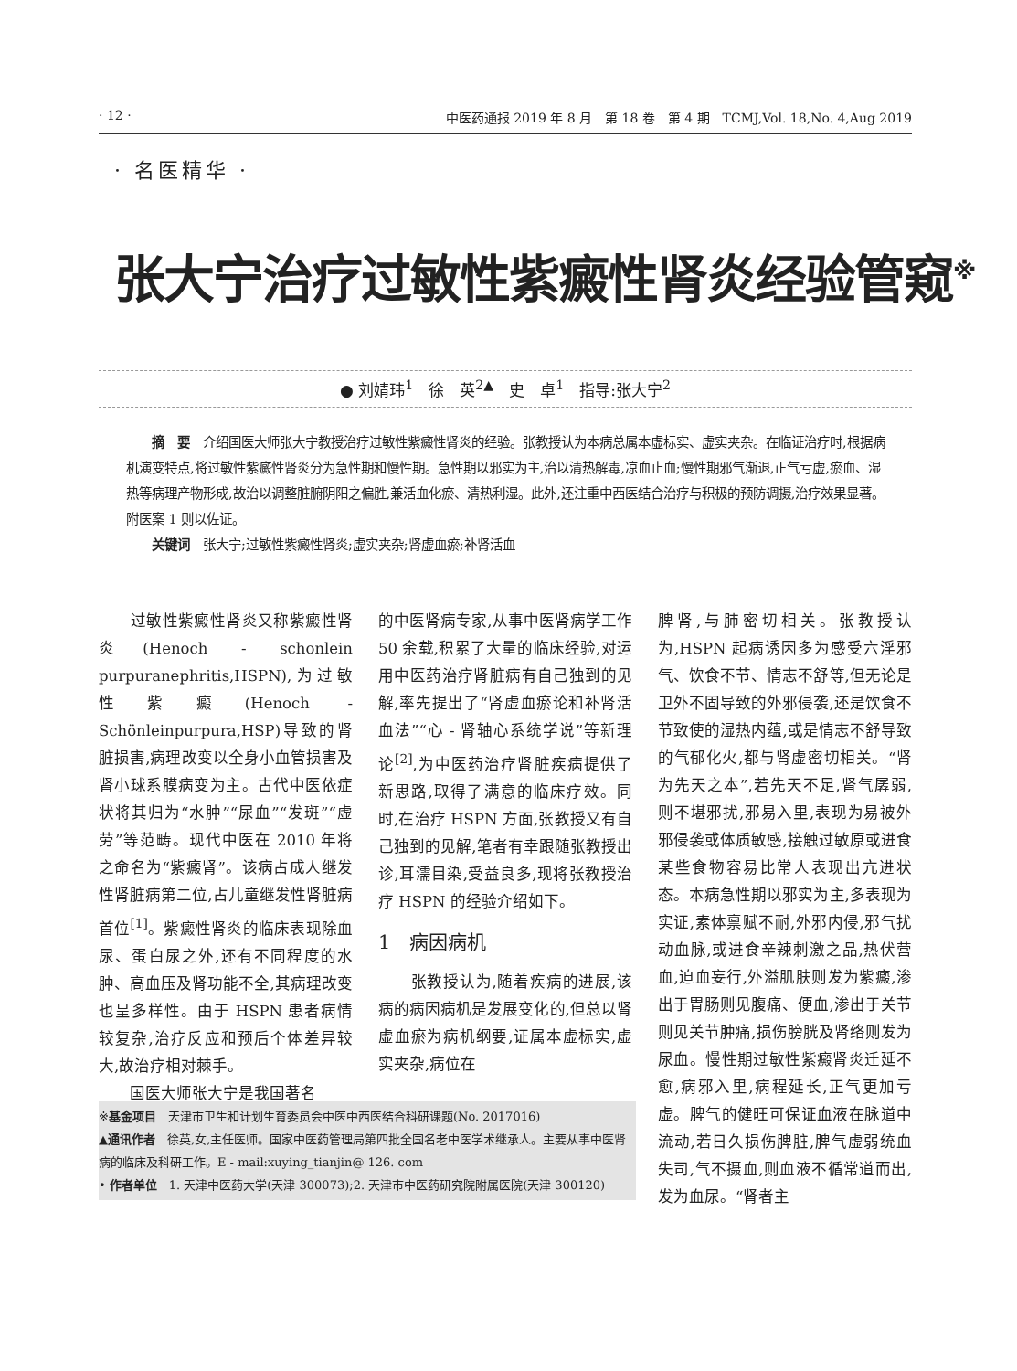· 12 · 中医药通报 2019 年 8 月　第 18 卷　第 4 期　TCMJ,Vol. 18,No. 4,Aug 2019
· 名医精华 ·
张大宁治疗过敏性紫癜性肾炎经验管窥<sup>※</sup>
● 刘婧玮<sup>1</sup>　徐　英<sup>2▲</sup>　史　卓<sup>1</sup>　指导:张大宁<sup>2</sup>
　　摘　要　介绍国医大师张大宁教授治疗过敏性紫癜性肾炎的经验。张教授认为本病总属本虚标实、虚实夹杂。在临证治疗时,根据病机演变特点,将过敏性紫癜性肾炎分为急性期和慢性期。急性期以邪实为主,治以清热解毒,凉血止血;慢性期邪气渐退,正气亏虚,瘀血、湿热等病理产物形成,故治以调整脏腑阴阳之偏胜,兼活血化瘀、清热利湿。此外,还注重中西医结合治疗与积极的预防调摄,治疗效果显著。附医案 1 则以佐证。
　　关键词　张大宁;过敏性紫癜性肾炎;虚实夹杂;肾虚血瘀;补肾活血
　　过敏性紫癜性肾炎又称紫癜性肾炎(Henoch - schonlein purpuranephritis,HSPN),为过敏性紫癜(Henoch - Schönleinpurpura,HSP)导致的肾脏损害,病理改变以全身小血管损害及肾小球系膜病变为主。古代中医依症状将其归为“水肿”“尿血”“发斑”“虚劳”等范畴。现代中医在 2010 年将之命名为“紫癜肾”。该病占成人继发性肾脏病第二位,占儿童继发性肾脏病首位<sup>[1]</sup>。紫癜性肾炎的临床表现除血尿、蛋白尿之外,还有不同程度的水肿、高血压及肾功能不全,其病理改变也呈多样性。由于 HSPN 患者病情较复杂,治疗反应和预后个体差异较大,故治疗相对棘手。
　　国医大师张大宁是我国著名
的中医肾病专家,从事中医肾病学工作 50 余载,积累了大量的临床经验,对运用中医药治疗肾脏病有自己独到的见解,率先提出了“肾虚血瘀论和补肾活血法”“心 - 肾轴心系统学说”等新理论<sup>[2]</sup>,为中医药治疗肾脏疾病提供了新思路,取得了满意的临床疗效。同时,在治疗 HSPN 方面,张教授又有自己独到的见解,笔者有幸跟随张教授出诊,耳濡目染,受益良多,现将张教授治疗 HSPN 的经验介绍如下。
1　病因病机
　　张教授认为,随着疾病的进展,该病的病因病机是发展变化的,但总以肾虚血瘀为病机纲要,证属本虚标实,虚实夹杂,病位在
脾肾,与肺密切相关。张教授认为,HSPN 起病诱因多为感受六淫邪气、饮食不节、情志不舒等,但无论是卫外不固导致的外邪侵袭,还是饮食不节致使的湿热内蕴,或是情志不舒导致的气郁化火,都与肾虚密切相关。“肾为先天之本”,若先天不足,肾气孱弱,则不堪邪扰,邪易入里,表现为易被外邪侵袭或体质敏感,接触过敏原或进食某些食物容易比常人表现出亢进状态。本病急性期以邪实为主,多表现为实证,素体禀赋不耐,外邪内侵,邪气扰动血脉,或进食辛辣刺激之品,热伏营血,迫血妄行,外溢肌肤则发为紫癜,渗出于胃肠则见腹痛、便血,渗出于关节则见关节肿痛,损伤膀胱及肾络则发为尿血。慢性期过敏性紫癜肾炎迁延不愈,病邪入里,病程延长,正气更加亏虚。脾气的健旺可保证血液在脉道中流动,若日久损伤脾脏,脾气虚弱统血失司,气不摄血,则血液不循常道而出,发为血尿。“肾者主
※基金项目　天津市卫生和计划生育委员会中医中西医结合科研课题(No. 2017016)
▲通讯作者　徐英,女,主任医师。国家中医药管理局第四批全国名老中医学术继承人。主要从事中医肾病的临床及科研工作。E - mail:xuying_tianjin@ 126. com
• 作者单位　1. 天津中医药大学(天津 300073);2. 天津市中医药研究院附属医院(天津 300120)